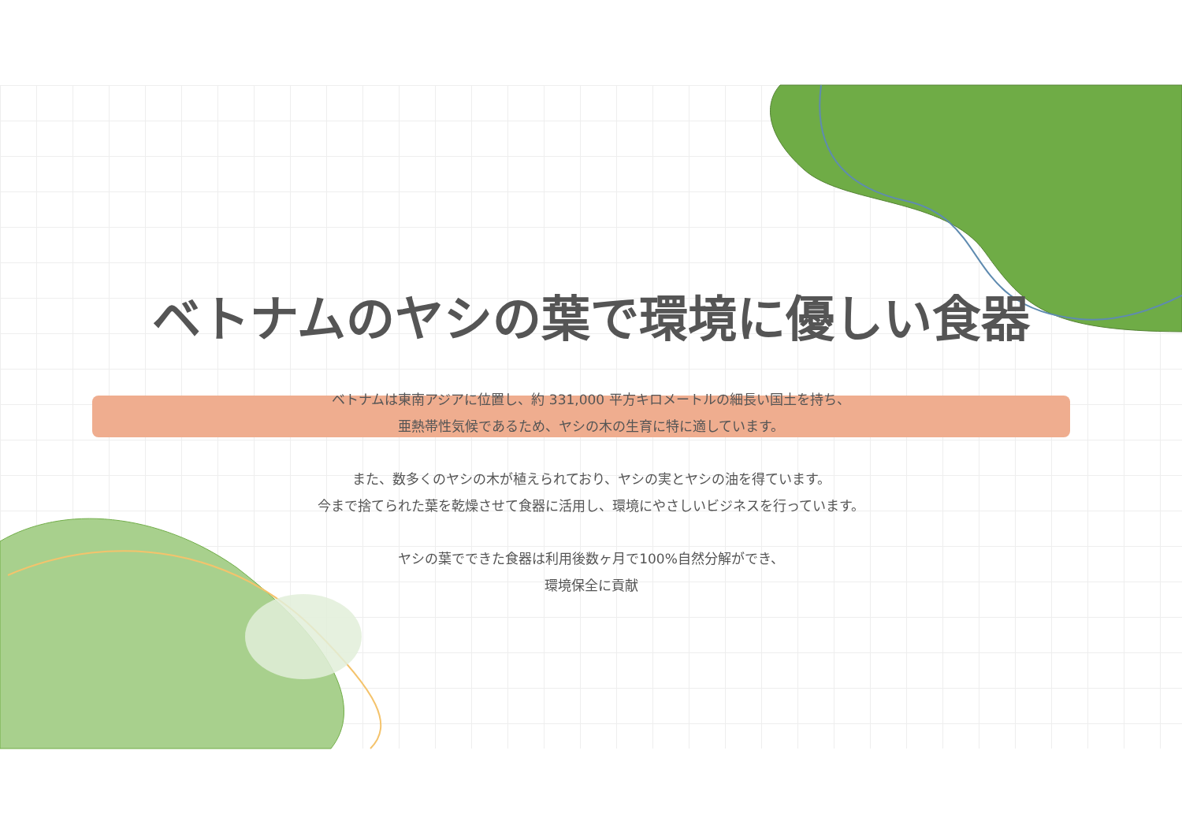ベトナムのヤシの葉で環境に優しい食器
ベトナムは東南アジアに位置し、約 331,000 平方キロメートルの細長い国土を持ち、
亜熱帯性気候であるため、ヤシの木の生育に特に適しています。
また、数多くのヤシの木が植えられており、ヤシの実とヤシの油を得ています。
今まで捨てられた葉を乾燥させて食器に活用し、環境にやさしいビジネスを行っています。
ヤシの葉でできた食器は利用後数ヶ月で100%自然分解ができ、
環境保全に貢献